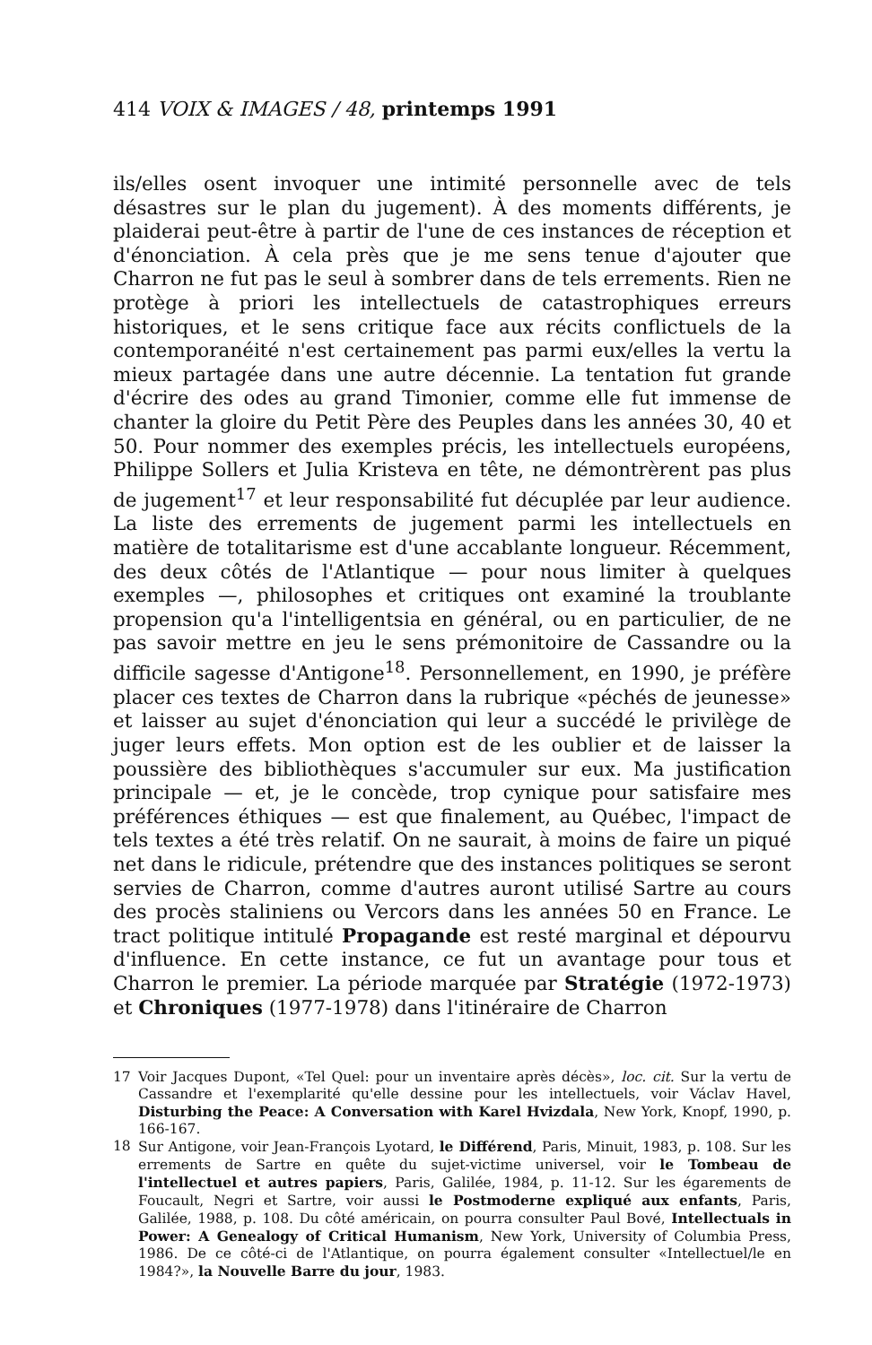414 VOIX & IMAGES / 48, printemps 1991
ils/elles osent invoquer une intimité personnelle avec de tels désastres sur le plan du jugement). À des moments différents, je plaiderai peut-être à partir de l'une de ces instances de réception et d'énonciation. À cela près que je me sens tenue d'ajouter que Charron ne fut pas le seul à sombrer dans de tels errements. Rien ne protège à priori les intellectuels de catastrophiques erreurs historiques, et le sens critique face aux récits conflictuels de la contemporanéité n'est certainement pas parmi eux/elles la vertu la mieux partagée dans une autre décennie. La tentation fut grande d'écrire des odes au grand Timonier, comme elle fut immense de chanter la gloire du Petit Père des Peuples dans les années 30, 40 et 50. Pour nommer des exemples précis, les intellectuels européens, Philippe Sollers et Julia Kristeva en tête, ne démontrèrent pas plus de jugement<sup>17</sup> et leur responsabilité fut décuplée par leur audience. La liste des errements de jugement parmi les intellectuels en matière de totalitarisme est d'une accablante longueur. Récemment, des deux côtés de l'Atlantique — pour nous limiter à quelques exemples —, philosophes et critiques ont examiné la troublante propension qu'a l'intelligentsia en général, ou en particulier, de ne pas savoir mettre en jeu le sens prémonitoire de Cassandre ou la difficile sagesse d'Antigone<sup>18</sup>. Personnellement, en 1990, je préfère placer ces textes de Charron dans la rubrique «péchés de jeunesse» et laisser au sujet d'énonciation qui leur a succédé le privilège de juger leurs effets. Mon option est de les oublier et de laisser la poussière des bibliothèques s'accumuler sur eux. Ma justification principale — et, je le concède, trop cynique pour satisfaire mes préférences éthiques — est que finalement, au Québec, l'impact de tels textes a été très relatif. On ne saurait, à moins de faire un piqué net dans le ridicule, prétendre que des instances politiques se seront servies de Charron, comme d'autres auront utilisé Sartre au cours des procès staliniens ou Vercors dans les années 50 en France. Le tract politique intitulé Propagande est resté marginal et dépourvu d'influence. En cette instance, ce fut un avantage pour tous et Charron le premier. La période marquée par Stratégie (1972-1973) et Chroniques (1977-1978) dans l'itinéraire de Charron
17 Voir Jacques Dupont, «Tel Quel: pour un inventaire après décès», loc. cit. Sur la vertu de Cassandre et l'exemplarité qu'elle dessine pour les intellectuels, voir Václav Havel, Disturbing the Peace: A Conversation with Karel Hvizdala, New York, Knopf, 1990, p. 166-167.
18 Sur Antigone, voir Jean-François Lyotard, le Différend, Paris, Minuit, 1983, p. 108. Sur les errements de Sartre en quête du sujet-victime universel, voir le Tombeau de l'intellectuel et autres papiers, Paris, Galilée, 1984, p. 11-12. Sur les égarements de Foucault, Negri et Sartre, voir aussi le Postmoderne expliqué aux enfants, Paris, Galilée, 1988, p. 108. Du côté américain, on pourra consulter Paul Bové, Intellectuals in Power: A Genealogy of Critical Humanism, New York, University of Columbia Press, 1986. De ce côté-ci de l'Atlantique, on pourra également consulter «Intellectuel/le en 1984?», la Nouvelle Barre du jour, 1983.